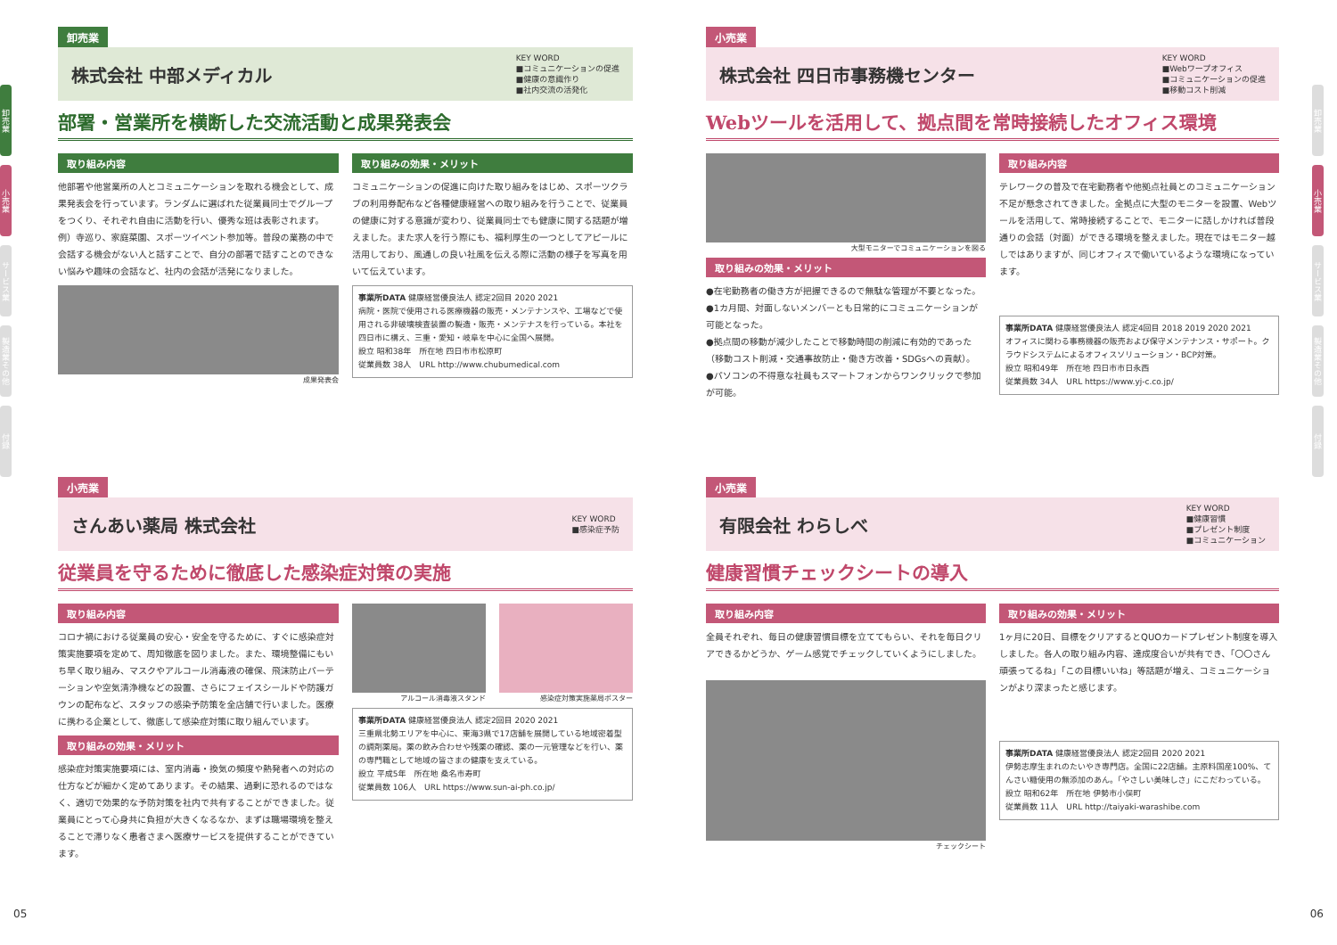卸売業
小売業
サービス業
製造業その他
付録
卸売業
株式会社 中部メディカル
KEY WORD
■コミュニケーションの促進
■健康の意識作り
■社内交流の活発化
部署・営業所を横断した交流活動と成果発表会
取り組み内容
他部署や他営業所の人とコミュニケーションを取れる機会として、成果発表会を行っています。ランダムに選ばれた従業員同士でグループをつくり、それぞれ自由に活動を行い、優秀な班は表彰されます。例）寺巡り、家庭菜園、スポーツイベント参加等。普段の業務の中で会話する機会がない人と話すことで、自分の部署で話すことのできない悩みや趣味の会話など、社内の会話が活発になりました。
成果発表会
取り組みの効果・メリット
コミュニケーションの促進に向けた取り組みをはじめ、スポーツクラブの利用券配布など各種健康経営への取り組みを行うことで、従業員の健康に対する意識が変わり、従業員同士でも健康に関する話題が増えました。また求人を行う際にも、福利厚生の一つとしてアピールに活用しており、風通しの良い社風を伝える際に活動の様子を写真を用いて伝えています。
事業所DATA 健康経営優良法人 認定2回目 2020 2021
病院・医院で使用される医療機器の販売・メンテナンスや、工場などで使用される非破壊検査装置の製造・販売・メンテナスを行っている。本社を四日市に構え、三重・愛知・岐阜を中心に全国へ展開。
設立 昭和38年　所在地 四日市市松原町
従業員数 38人　URL http://www.chubumedical.com
小売業
さんあい薬局 株式会社
KEY WORD
■感染症予防
従業員を守るために徹底した感染症対策の実施
取り組み内容
コロナ禍における従業員の安心・安全を守るために、すぐに感染症対策実施要項を定めて、周知徹底を図りました。また、環境整備にもいち早く取り組み、マスクやアルコール消毒液の確保、飛沫防止パーテーションや空気清浄機などの設置、さらにフェイスシールドや防護ガウンの配布など、スタッフの感染予防策を全店舗で行いました。医療に携わる企業として、徹底して感染症対策に取り組んでいます。
取り組みの効果・メリット
感染症対策実施要項には、室内消毒・換気の頻度や熱発者への対応の仕方などが細かく定めてあります。その結果、過剰に恐れるのではなく、適切で効果的な予防対策を社内で共有することができました。従業員にとって心身共に負担が大きくなるなか、まずは職場環境を整えることで滞りなく患者さまへ医療サービスを提供することができています。
アルコール消毒液スタンド 感染症対策実施薬局ポスター
事業所DATA 健康経営優良法人 認定2回目 2020 2021
三重県北勢エリアを中心に、東海3県で17店舗を展開している地域密着型の調剤薬局。薬の飲み合わせや残薬の確認、薬の一元管理などを行い、薬の専門職として地域の皆さまの健康を支えている。
設立 平成5年　所在地 桑名市寿町
従業員数 106人　URL https://www.sun-ai-ph.co.jp/
05
卸売業
小売業
サービス業
製造業その他
付録
小売業
株式会社 四日市事務機センター
KEY WORD
■Webワープオフィス
■コミュニケーションの促進
■移動コスト削減
Webツールを活用して、拠点間を常時接続したオフィス環境
大型モニターでコミュニケーションを図る
取り組みの効果・メリット
●在宅勤務者の働き方が把握できるので無駄な管理が不要となった。
●1カ月間、対面しないメンバーとも日常的にコミュニケーションが可能となった。
●拠点間の移動が減少したことで移動時間の削減に有効的であった（移動コスト削減・交通事故防止・働き方改善・SDGsへの貢献）。
●パソコンの不得意な社員もスマートフォンからワンクリックで参加が可能。
取り組み内容
テレワークの普及で在宅勤務者や他拠点社員とのコミュニケーション不足が懸念されてきました。全拠点に大型のモニターを設置、Webツールを活用して、常時接続することで、モニターに話しかければ普段通りの会話（対面）ができる環境を整えました。現在ではモニター越しではありますが、同じオフィスで働いているような環境になっています。
事業所DATA 健康経営優良法人 認定4回目 2018 2019 2020 2021
オフィスに関わる事務機器の販売および保守メンテナンス・サポート。クラウドシステムによるオフィスソリューション・BCP対策。
設立 昭和49年　所在地 四日市市日永西
従業員数 34人　URL https://www.yj-c.co.jp/
小売業
有限会社 わらしべ
KEY WORD
■健康習慣
■プレゼント制度
■コミュニケーション
健康習慣チェックシートの導入
取り組み内容
全員それぞれ、毎日の健康習慣目標を立ててもらい、それを毎日クリアできるかどうか、ゲーム感覚でチェックしていくようにしました。
チェックシート
取り組みの効果・メリット
1ヶ月に20日、目標をクリアするとQUOカードプレゼント制度を導入しました。各人の取り組み内容、達成度合いが共有でき、「〇〇さん頑張ってるね」「この目標いいね」等話題が増え、コミュニケーションがより深まったと感じます。
事業所DATA 健康経営優良法人 認定2回目 2020 2021
伊勢志摩生まれのたいやき専門店。全国に22店舗。主原料国産100%、てんさい糖使用の無添加のあん。「やさしい美味しさ」にこだわっている。
設立 昭和62年　所在地 伊勢市小俣町
従業員数 11人　URL http://taiyaki-warashibe.com
06